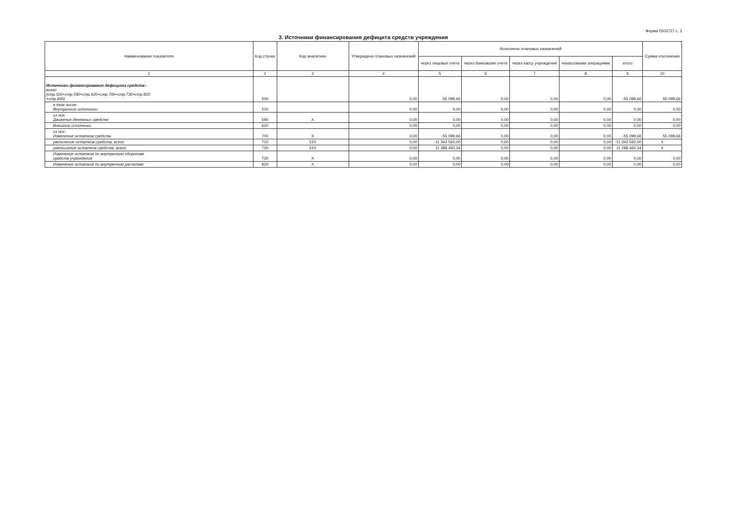Форма 0503737 с. 3
3. Источники финансирования дефицита средств учреждения
| Наименование показателя | Код строки | Код аналитики | Утверждено плановых назначений | Исполнено плановых назначений | | | | | Сумма отклонения |
| --- | --- | --- | --- | --- | --- | --- | --- | --- | --- |
| | | | | через лицевые счета | через банковские счета | через кассу учреждения | некассовыми операциями | итого | |
| 1 | 2 | 3 | 4 | 5 | 6 | 7 | 8 | 9 | 10 |
| Источники финансирования дефицита средств - всего (стр.520+стр.590+стр.620+стр.700+стр.730+стр.820 +стр.830) | 500 | | 0,00 | -55 099,66 | 0,00 | 0,00 | 0,00 | -55 099,66 | 55 099,66 |
| в том числе: Внутренние источники | 520 | | 0,00 | 0,00 | 0,00 | 0,00 | 0,00 | 0,00 | 0,00 |
| из них: Движение денежных средств | 590 | X | 0,00 | 0,00 | 0,00 | 0,00 | 0,00 | 0,00 | 0,00 |
| Внешние источники | 620 | | 0,00 | 0,00 | 0,00 | 0,00 | 0,00 | 0,00 | 0,00 |
| из них: Изменение остатков средств | 700 | X | 0,00 | -55 099,66 | 0,00 | 0,00 | 0,00 | -55 099,66 | 55 099,66 |
| увеличение остатков средств, всего | 710 | 510 | 0,00 | -11 343 560,00 | 0,00 | 0,00 | 0,00 | -11 343 560,00 | X |
| уменьшение остатков средств, всего | 720 | 610 | 0,00 | 11 288 460,34 | 0,00 | 0,00 | 0,00 | 11 288 460,34 | X |
| Изменение остатков по внутренним оборотам средств учреждения | 730 | X | 0,00 | 0,00 | 0,00 | 0,00 | 0,00 | 0,00 | 0,00 |
| Изменение остатков по внутренним расчетам | 820 | X | 0,00 | 0,00 | 0,00 | 0,00 | 0,00 | 0,00 | 0,00 |